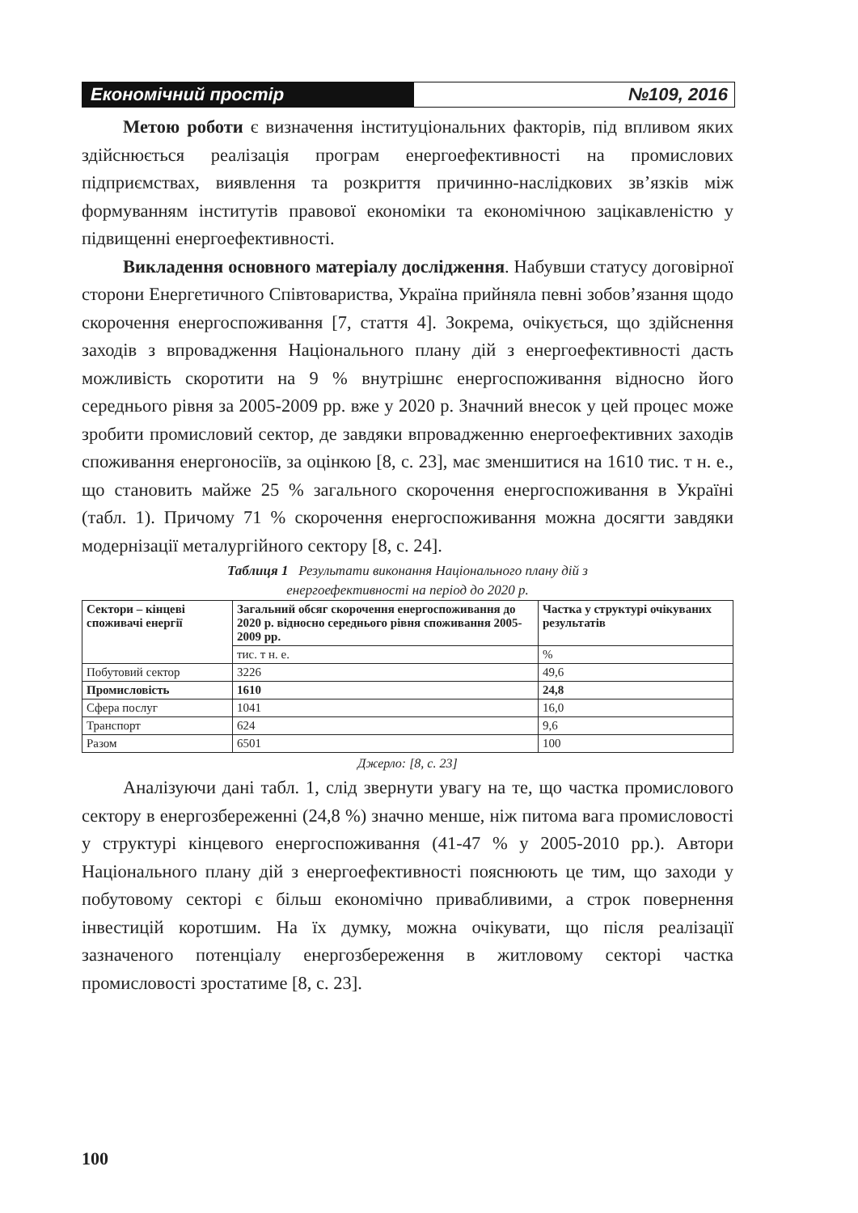Економічний простір №109, 2016
Метою роботи є визначення інституціональних факторів, під впливом яких здійснюється реалізація програм енергоефективності на промислових підприємствах, виявлення та розкриття причинно-наслідкових зв’язків між формуванням інститутів правової економіки та економічною зацікавленістю у підвищенні енергоефективності.
Викладення основного матеріалу дослідження. Набувши статусу договірної сторони Енергетичного Співтовариства, Україна прийняла певні зобов’язання щодо скорочення енергоспоживання [7, стаття 4]. Зокрема, очікується, що здійснення заходів з впровадження Національного плану дій з енергоефективності дасть можливість скоротити на 9 % внутрішнє енергоспоживання відносно його середнього рівня за 2005-2009 рр. вже у 2020 р. Значний внесок у цей процес може зробити промисловий сектор, де завдяки впровадженню енергоефективних заходів споживання енергоносіїв, за оцінкою [8, с. 23], має зменшитися на 1610 тис. т н. е., що становить майже 25 % загального скорочення енергоспоживання в Україні (табл. 1). Причому 71 % скорочення енергоспоживання можна досягти завдяки модернізації металургійного сектору [8, с. 24].
Таблиця 1 Результати виконання Національного плану дій з
енергоефективності на період до 2020 р.
| Сектори – кінцеві споживачі енергії | Загальний обсяг скорочення енергоспоживання до 2020 р. відносно середнього рівня споживання 2005-2009 рр. | Частка у структурі очікуваних результатів |
| --- | --- | --- |
| | тис. т н. е. | % |
| Побутовий сектор | 3226 | 49,6 |
| Промисловість | 1610 | 24,8 |
| Сфера послуг | 1041 | 16,0 |
| Транспорт | 624 | 9,6 |
| Разом | 6501 | 100 |
Джерло: [8, с. 23]
Аналізуючи дані табл. 1, слід звернути увагу на те, що частка промислового сектору в енергозбереженні (24,8 %) значно менше, ніж питома вага промисловості у структурі кінцевого енергоспоживання (41-47 % у 2005-2010 рр.). Автори Національного плану дій з енергоефективності пояснюють це тим, що заходи у побутовому секторі є більш економічно привабливими, а строк повернення інвестицій коротшим. На їх думку, можна очікувати, що після реалізації зазначеного потенціалу енергозбереження в житловому секторі частка промисловості зростатиме [8, с. 23].
100